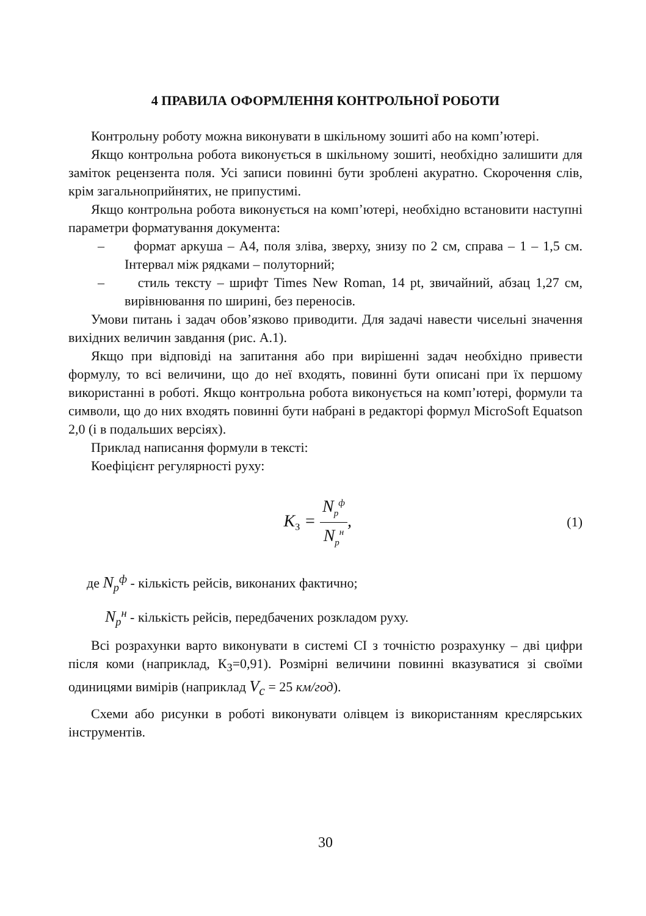4 ПРАВИЛА ОФОРМЛЕННЯ КОНТРОЛЬНОЇ РОБОТИ
Контрольну роботу можна виконувати в шкільному зошиті або на комп’ютері.
Якщо контрольна робота виконується в шкільному зошиті, необхідно залишити для заміток рецензента поля. Усі записи повинні бути зроблені акуратно. Скорочення слів, крім загальноприйнятих, не припустимі.
Якщо контрольна робота виконується на комп’ютері, необхідно встановити наступні параметри форматування документа:
– формат аркуша – А4, поля зліва, зверху, знизу по 2 см, справа – 1 – 1,5 см. Інтервал між рядками – полуторний;
– стиль тексту – шрифт Times New Roman, 14 pt, звичайний, абзац 1,27 см, вирівнювання по ширині, без переносів.
Умови питань і задач обов’язково приводити. Для задачі навести чисельні значення вихідних величин завдання (рис. А.1).
Якщо при відповіді на запитання або при вирішенні задач необхідно привести формулу, то всі величини, що до неї входять, повинні бути описані при їх першому використанні в роботі. Якщо контрольна робота виконується на комп’ютері, формули та символи, що до них входять повинні бути набрані в редакторі формул MicroSoft Equatson 2,0 (і в подальших версіях).
Приклад написання формули в тексті:
Коефіцієнт регулярності руху:
K<sub>З</sub> = N<sub>p</sub><sup>ф</sup> N<sub>p</sub><sup>н</sup>,
(1)
де N<sub>p</sub><sup>ф</sup> - кількість рейсів, виконаних фактично;
N<sub>p</sub><sup>н</sup> - кількість рейсів, передбачених розкладом руху.
Всі розрахунки варто виконувати в системі СІ з точністю розрахунку – дві цифри після коми (наприклад, К<sub>З</sub>=0,91). Розмірні величини повинні вказуватися зі своїми одиницями вимірів (наприклад V<sub>c</sub> = 25 км/год).
Схеми або рисунки в роботі виконувати олівцем із використанням креслярських інструментів.
30